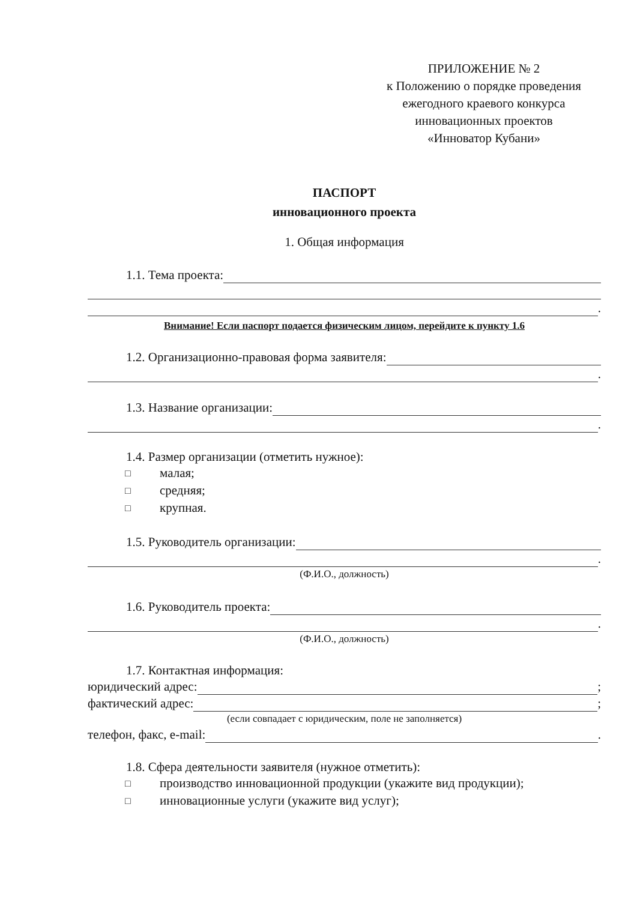ПРИЛОЖЕНИЕ № 2
к Положению о порядке проведения
ежегодного краевого конкурса
инновационных проектов
«Инноватор Кубани»
ПАСПОРТ
инновационного проекта
1. Общая информация
1.1. Тема проекта:
.
Внимание! Если паспорт подается физическим лицом, перейдите к пункту 1.6
1.2. Организационно-правовая форма заявителя:
.
1.3. Название организации:
.
1.4. Размер организации (отметить нужное):
□ малая;
□ средняя;
□ крупная.
1.5. Руководитель организации:
.
(Ф.И.О., должность)
1.6. Руководитель проекта:
.
(Ф.И.О., должность)
1.7. Контактная информация:
юридический адрес: ;
фактический адрес: ;
(если совпадает с юридическим, поле не заполняется)
телефон, факс, e-mail: .
1.8. Сфера деятельности заявителя (нужное отметить):
□ производство инновационной продукции (укажите вид продукции);
□ инновационные услуги (укажите вид услуг);